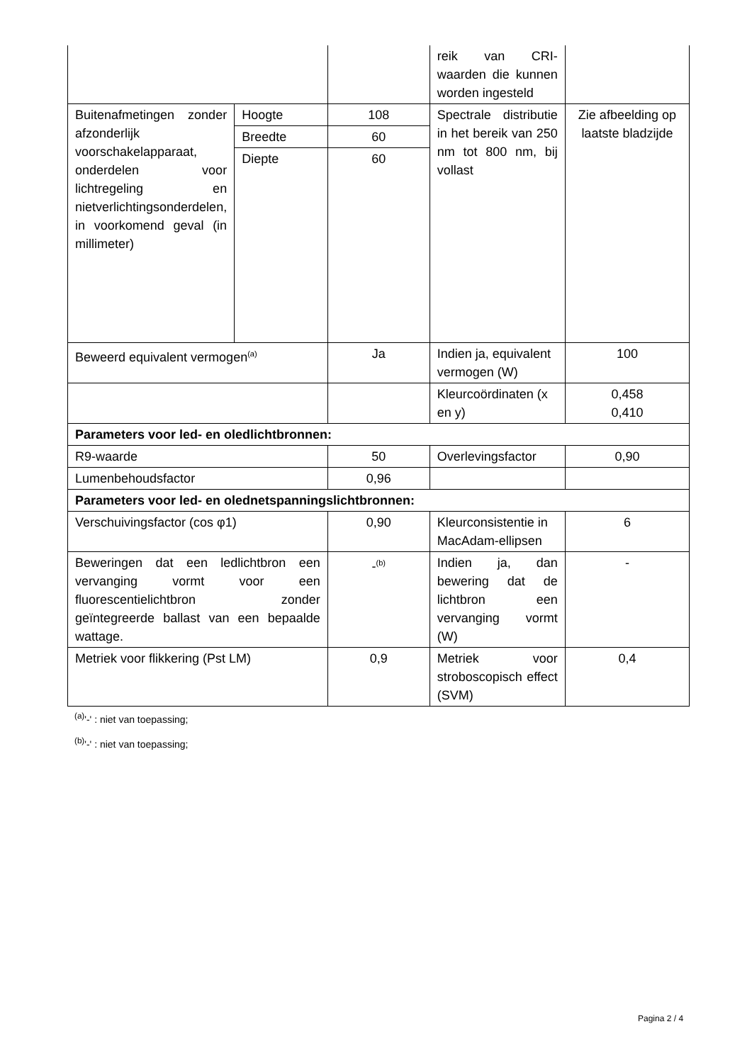| | | | reik van CRI-waarden die kunnen worden ingesteld | |
| Buitenafmetingen zonder afzonderlijk voorschakelapparaat, onderdelen voor lichtregeling en nietverlichtingsonderdelen, in voorkomend geval (in millimeter) | Hoogte | 108 | Spectrale distributie in het bereik van 250 nm tot 800 nm, bij vollast | Zie afbeelding op laatste bladzijde |
| | Breedte | 60 | | |
| | Diepte | 60 | | |
| Beweerd equivalent vermogen<sup>(a)</sup> | | Ja | Indien ja, equivalent vermogen (W) | 100 |
| | | | Kleurcoördinaten (x en y) | 0,458 0,410 |
| Parameters voor led- en oledlichtbronnen: | | | | |
| R9-waarde | | 50 | Overlevingsfactor | 0,90 |
| Lumenbehoudsfactor | | 0,96 | | |
| Parameters voor led- en olednetspanningslichtbronnen: | | | | |
| Verschuivingsfactor (cos φ1) | | 0,90 | Kleurconsistentie in MacAdam-ellipsen | 6 |
| Beweringen dat een ledlichtbron een vervanging vormt voor een fluorescentielichtbron zonder geïntegreerde ballast van een bepaalde wattage. | | -<sup>(b)</sup> | Indien ja, dan bewering dat de lichtbron een vervanging vormt (W) | - |
| Metriek voor flikkering (Pst LM) | | 0,9 | Metriek voor stroboscopisch effect (SVM) | 0,4 |
<sup>(a)</sup> '-' : niet van toepassing;
<sup>(b)</sup> '-' : niet van toepassing;
Pagina 2 / 4